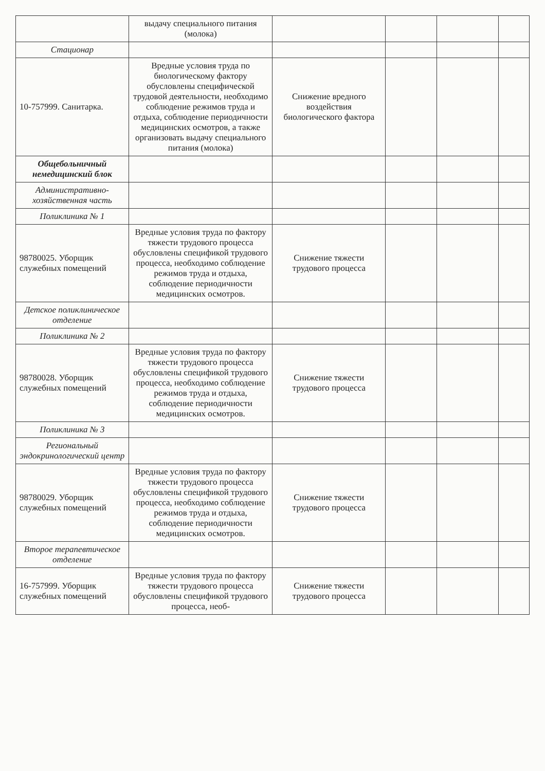| | выдачу специального питания (молока) | | | | |
| Стационар | | | | | |
| 10-757999. Санитарка. | Вредные условия труда по биологическому фактору обусловлены специфической трудовой деятельности, необходимо соблюдение режимов труда и отдыха, соблюдение периодичности медицинских осмотров, а также организовать выдачу специального питания (молока) | Снижение вредного воздействия биологического фактора | | | |
| Общебольничный немедицинский блок | | | | | |
| Административно-хозяйственная часть | | | | | |
| Поликлиника № 1 | | | | | |
| 98780025. Уборщик служебных помещений | Вредные условия труда по фактору тяжести трудового процесса обусловлены спецификой трудового процесса, необходимо соблюдение режимов труда и отдыха, соблюдение периодичности медицинских осмотров. | Снижение тяжести трудового процесса | | | |
| Детское поликлиническое отделение | | | | | |
| Поликлиника № 2 | | | | | |
| 98780028. Уборщик служебных помещений | Вредные условия труда по фактору тяжести трудового процесса обусловлены спецификой трудового процесса, необходимо соблюдение режимов труда и отдыха, соблюдение периодичности медицинских осмотров. | Снижение тяжести трудового процесса | | | |
| Поликлиника № 3 | | | | | |
| Региональный эндокринологический центр | | | | | |
| 98780029. Уборщик служебных помещений | Вредные условия труда по фактору тяжести трудового процесса обусловлены спецификой трудового процесса, необходимо соблюдение режимов труда и отдыха, соблюдение периодичности медицинских осмотров. | Снижение тяжести трудового процесса | | | |
| Второе терапевтическое отделение | | | | | |
| 16-757999. Уборщик служебных помещений | Вредные условия труда по фактору тяжести трудового процесса обусловлены спецификой трудового процесса, необ- | Снижение тяжести трудового процесса | | | |